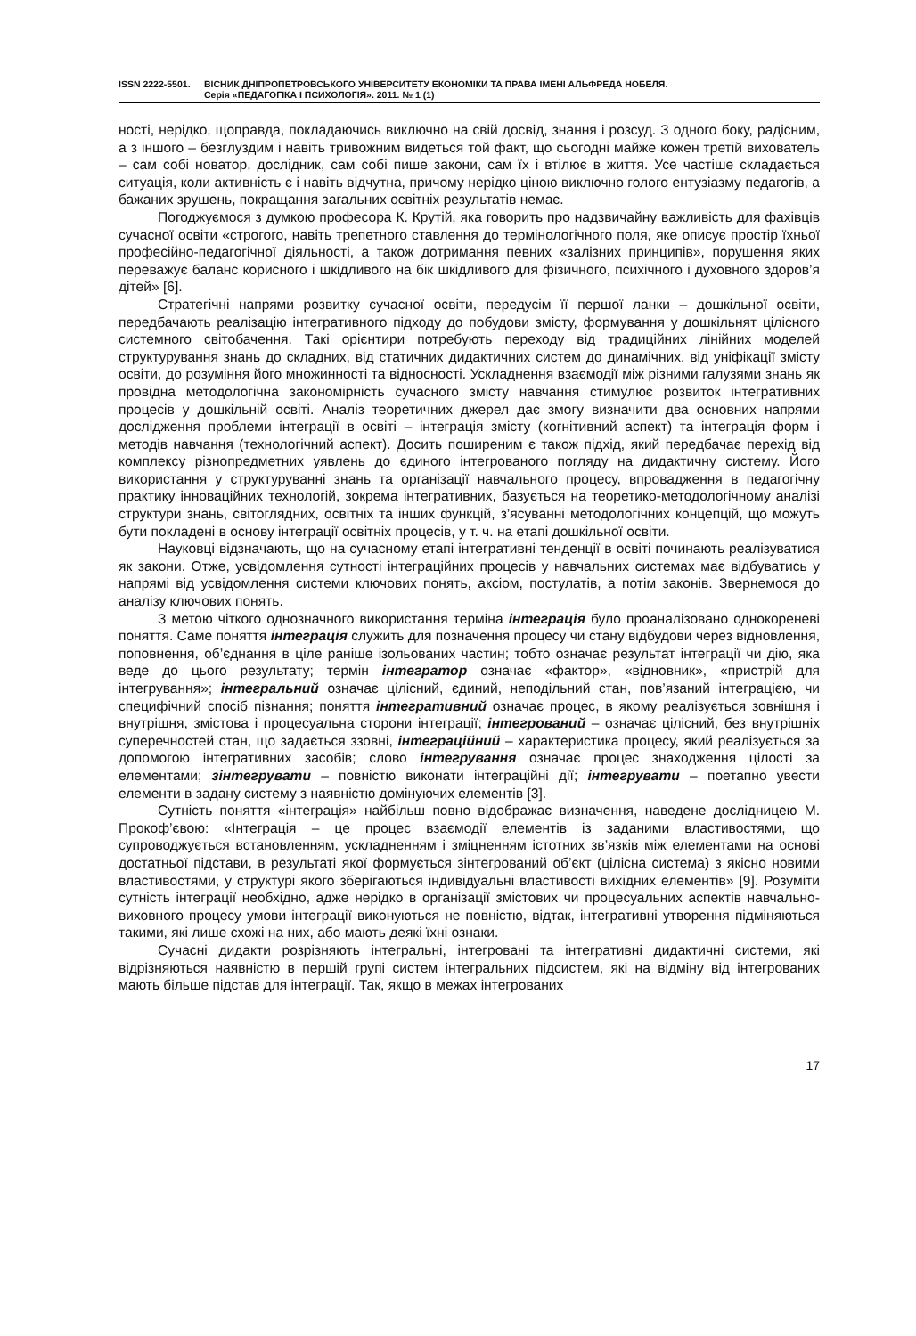ISSN 2222-5501. ВІСНИК ДНІПРОПЕТРОВСЬКОГО УНІВЕРСИТЕТУ ЕКОНОМІКИ ТА ПРАВА ІМЕНІ АЛЬФРЕДА НОБЕЛЯ.
Серія «ПЕДАГОГІКА І ПСИХОЛОГІЯ». 2011. № 1 (1)
ності, нерідко, щоправда, покладаючись виключно на свій досвід, знання і розсуд. З одного боку, радісним, а з іншого – безглуздим і навіть тривожним видеться той факт, що сьогодні майже кожен третій вихователь – сам собі новатор, дослідник, сам собі пише закони, сам їх і втілює в життя. Усе частіше складається ситуація, коли активність є і навіть відчутна, причому нерідко ціною виключно голого ентузіазму педагогів, а бажаних зрушень, покращання загальних освітніх результатів немає.
Погоджуємося з думкою професора К. Крутій, яка говорить про надзвичайну важливість для фахівців сучасної освіти «строгого, навіть трепетного ставлення до термінологічного поля, яке описує простір їхньої професійно-педагогічної діяльності, а також дотримання певних «залізних принципів», порушення яких переважує баланс корисного і шкідливого на бік шкідливого для фізичного, психічного і духовного здоров’я дітей» [6].
Стратегічні напрями розвитку сучасної освіти, передусім її першої ланки – дошкільної освіти, передбачають реалізацію інтегративного підходу до побудови змісту, формування у дошкільнят цілісного системного світобачення. Такі орієнтири потребують переходу від традиційних лінійних моделей структурування знань до складних, від статичних дидактичних систем до динамічних, від уніфікації змісту освіти, до розуміння його множинності та відносності. Ускладнення взаємодії між різними галузями знань як провідна методологічна закономірність сучасного змісту навчання стимулює розвиток інтегративних процесів у дошкільній освіті. Аналіз теоретичних джерел дає змогу визначити два основних напрями дослідження проблеми інтеграції в освіті – інтеграція змісту (когнітивний аспект) та інтеграція форм і методів навчання (технологічний аспект). Досить поширеним є також підхід, який передбачає перехід від комплексу різнопредметних уявлень до єдиного інтегрованого погляду на дидактичну систему. Його використання у структуруванні знань та організації навчального процесу, впровадження в педагогічну практику інноваційних технологій, зокрема інтегративних, базується на теоретико-методологічному аналізі структури знань, світоглядних, освітніх та інших функцій, з’ясуванні методологічних концепцій, що можуть бути покладені в основу інтеграції освітніх процесів, у т. ч. на етапі дошкільної освіти.
Науковці відзначають, що на сучасному етапі інтегративні тенденції в освіті починають реалізуватися як закони. Отже, усвідомлення сутності інтеграційних процесів у навчальних системах має відбуватись у напрямі від усвідомлення системи ключових понять, аксіом, постулатів, а потім законів. Звернемося до аналізу ключових понять.
З метою чіткого однозначного використання терміна інтеграція було проаналізовано однокореневі поняття. Саме поняття інтеграція служить для позначення процесу чи стану відбудови через відновлення, поповнення, об’єднання в ціле раніше ізольованих частин; тобто означає результат інтеграції чи дію, яка веде до цього результату; термін інтегратор означає «фактор», «відновник», «пристрій для інтегрування»; інтегральний означає цілісний, єдиний, неподільний стан, пов’язаний інтеграцією, чи специфічний спосіб пізнання; поняття інтегративний означає процес, в якому реалізується зовнішня і внутрішня, змістова і процесуальна сторони інтеграції; інтегрований – означає цілісний, без внутрішніх суперечностей стан, що задається ззовні, інтеграційний – характеристика процесу, який реалізується за допомогою інтегративних засобів; слово інтегрування означає процес знаходження цілості за елементами; зінтегрувати – повністю виконати інтеграційні дії; інтегрувати – поетапно увести елементи в задану систему з наявністю домінуючих елементів [3].
Сутність поняття «інтеграція» найбільш повно відображає визначення, наведене дослідницею М. Прокоф’євою: «Інтеграція – це процес взаємодії елементів із заданими властивостями, що супроводжується встановленням, ускладненням і зміцненням істотних зв’язків між елементами на основі достатньої підстави, в результаті якої формується зінтегрований об’єкт (цілісна система) з якісно новими властивостями, у структурі якого зберігаються індивідуальні властивості вихідних елементів» [9]. Розуміти сутність інтеграції необхідно, адже нерідко в організації змістових чи процесуальних аспектів навчально-виховного процесу умови інтеграції виконуються не повністю, відтак, інтегративні утворення підміняються такими, які лише схожі на них, або мають деякі їхні ознаки.
Сучасні дидакти розрізняють інтегральні, інтегровані та інтегративні дидактичні системи, які відрізняються наявністю в першій групі систем інтегральних підсистем, які на відміну від інтегрованих мають більше підстав для інтеграції. Так, якщо в межах інтегрованих
17